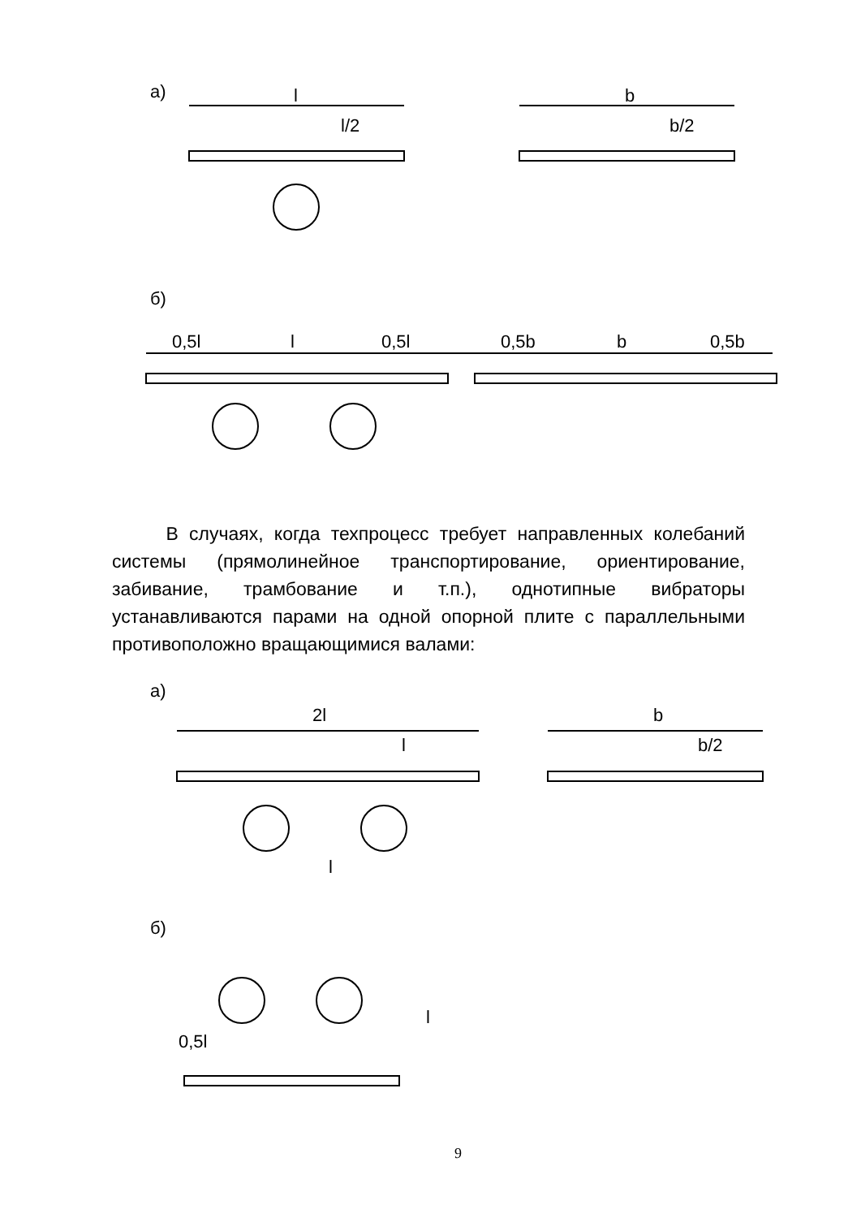а) l
l/2
b
b/2
б)
0,5l l 0,5l 0,5b b 0,5b
В случаях, когда техпроцесс требует направленных колебаний системы (прямолинейное транспортирование, ориентирование, забивание, трамбование и т.п.), однотипные вибраторы устанавливаются парами на одной опорной плите с параллельными противоположно вращающимися валами:
а)
2l
l
l
b
b/2
б)
0,5l
l
9